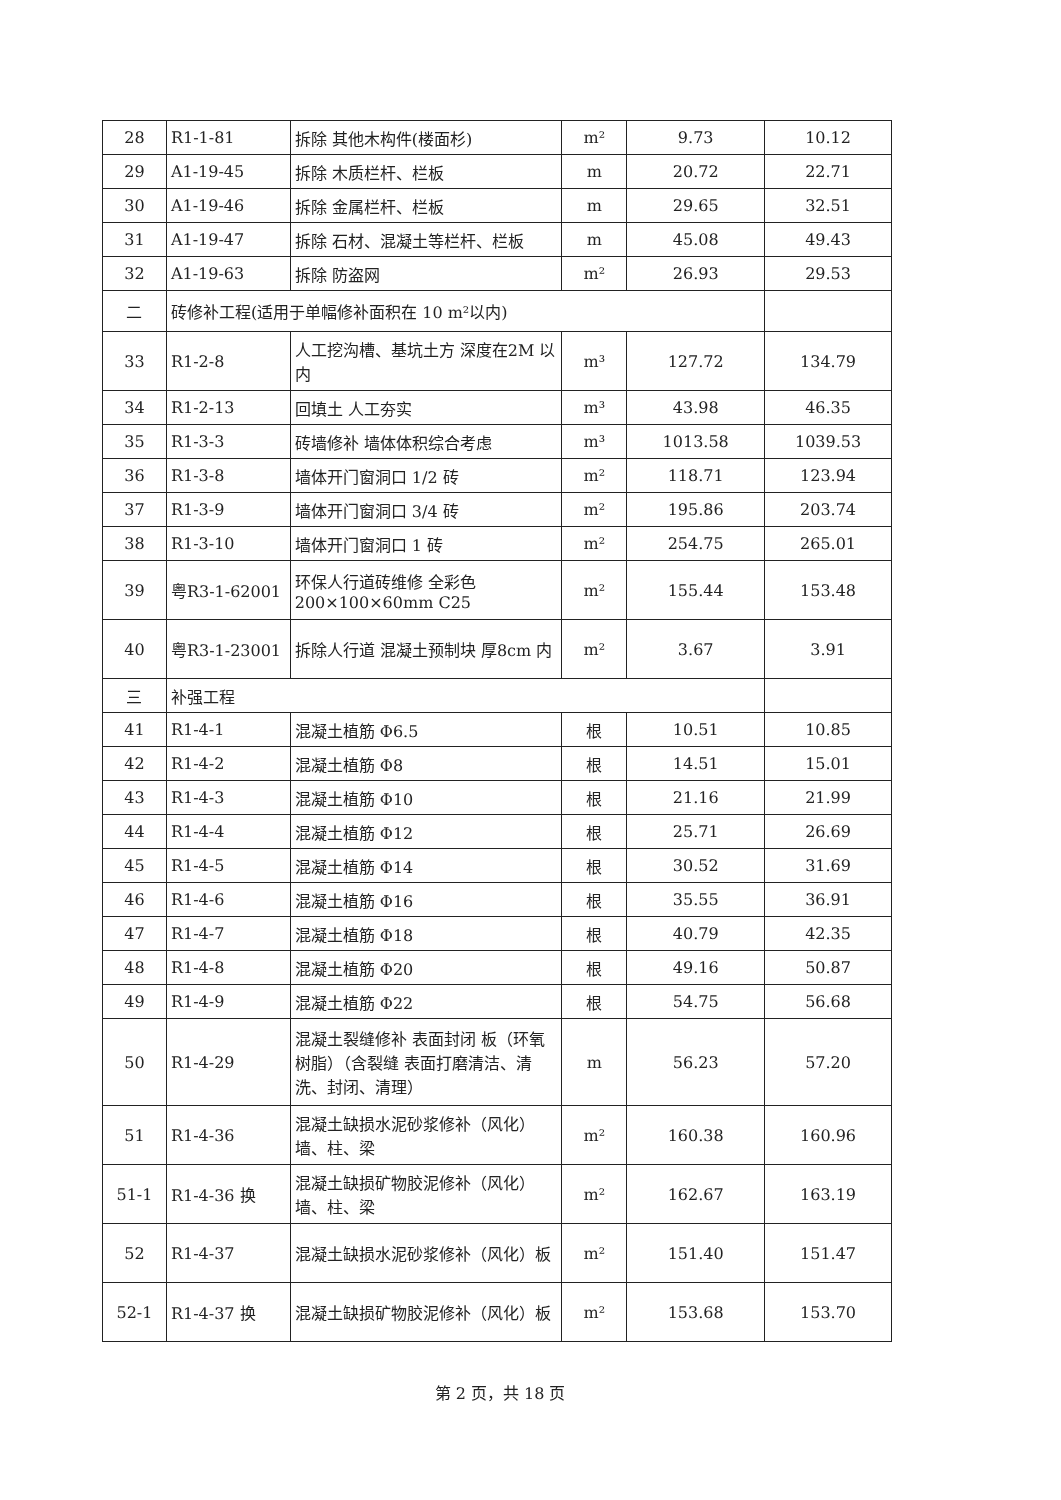| 28 | R1-1-81 | 拆除 其他木构件(楼面杉) | m² | 9.73 | 10.12 |
| 29 | A1-19-45 | 拆除 木质栏杆、栏板 | m | 20.72 | 22.71 |
| 30 | A1-19-46 | 拆除 金属栏杆、栏板 | m | 29.65 | 32.51 |
| 31 | A1-19-47 | 拆除 石材、混凝土等栏杆、栏板 | m | 45.08 | 49.43 |
| 32 | A1-19-63 | 拆除 防盗网 | m² | 26.93 | 29.53 |
| 二 | 砖修补工程(适用于单幅修补面积在 10 m²以内) | | | | |
| 33 | R1-2-8 | 人工挖沟槽、基坑土方 深度在2M 以内 | m³ | 127.72 | 134.79 |
| 34 | R1-2-13 | 回填土 人工夯实 | m³ | 43.98 | 46.35 |
| 35 | R1-3-3 | 砖墙修补 墙体体积综合考虑 | m³ | 1013.58 | 1039.53 |
| 36 | R1-3-8 | 墙体开门窗洞口 1/2 砖 | m² | 118.71 | 123.94 |
| 37 | R1-3-9 | 墙体开门窗洞口 3/4 砖 | m² | 195.86 | 203.74 |
| 38 | R1-3-10 | 墙体开门窗洞口 1 砖 | m² | 254.75 | 265.01 |
| 39 | 粤R3-1-62001 | 环保人行道砖维修 全彩色 200×100×60mm C25 | m² | 155.44 | 153.48 |
| 40 | 粤R3-1-23001 | 拆除人行道 混凝土预制块 厚8cm 内 | m² | 3.67 | 3.91 |
| 三 | 补强工程 | | | | |
| 41 | R1-4-1 | 混凝土植筋 Φ6.5 | 根 | 10.51 | 10.85 |
| 42 | R1-4-2 | 混凝土植筋 Φ8 | 根 | 14.51 | 15.01 |
| 43 | R1-4-3 | 混凝土植筋 Φ10 | 根 | 21.16 | 21.99 |
| 44 | R1-4-4 | 混凝土植筋 Φ12 | 根 | 25.71 | 26.69 |
| 45 | R1-4-5 | 混凝土植筋 Φ14 | 根 | 30.52 | 31.69 |
| 46 | R1-4-6 | 混凝土植筋 Φ16 | 根 | 35.55 | 36.91 |
| 47 | R1-4-7 | 混凝土植筋 Φ18 | 根 | 40.79 | 42.35 |
| 48 | R1-4-8 | 混凝土植筋 Φ20 | 根 | 49.16 | 50.87 |
| 49 | R1-4-9 | 混凝土植筋 Φ22 | 根 | 54.75 | 56.68 |
| 50 | R1-4-29 | 混凝土裂缝修补 表面封闭 板（环氧树脂）（含裂缝 表面打磨清洁、清洗、封闭、清理） | m | 56.23 | 57.20 |
| 51 | R1-4-36 | 混凝土缺损水泥砂浆修补（风化）墙、柱、梁 | m² | 160.38 | 160.96 |
| 51-1 | R1-4-36 换 | 混凝土缺损矿物胶泥修补（风化）墙、柱、梁 | m² | 162.67 | 163.19 |
| 52 | R1-4-37 | 混凝土缺损水泥砂浆修补（风化）板 | m² | 151.40 | 151.47 |
| 52-1 | R1-4-37 换 | 混凝土缺损矿物胶泥修补（风化）板 | m² | 153.68 | 153.70 |
第 2 页，共 18 页